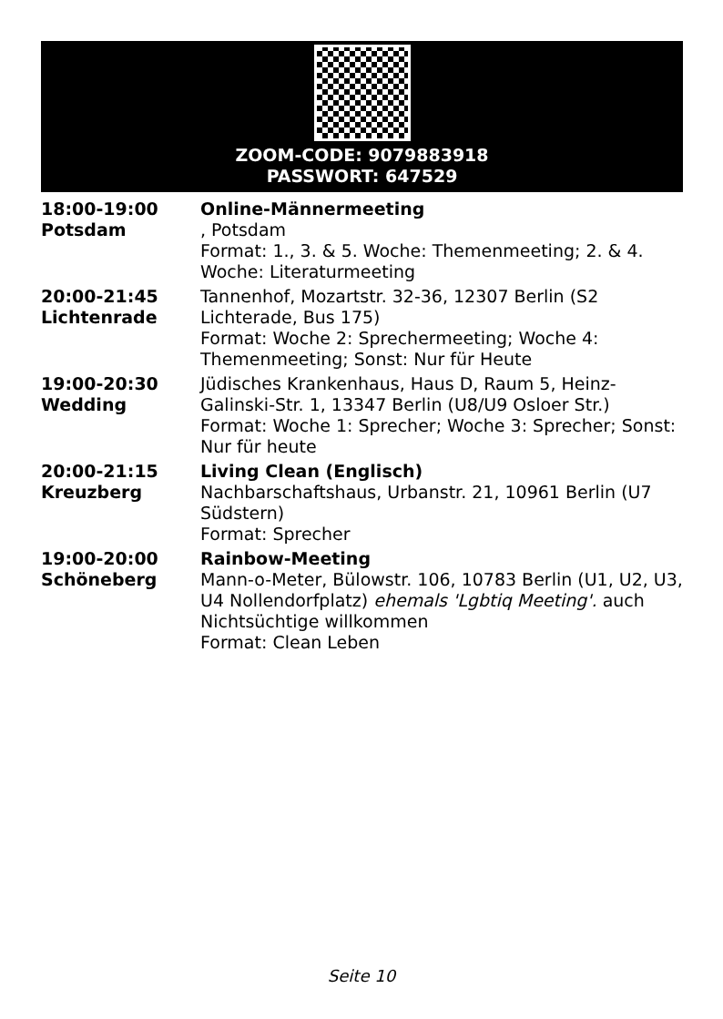ZOOM-CODE: 9079883918
PASSWORT: 647529
| 18:00-19:00 Potsdam | Online-Männermeeting , Potsdam Format: 1., 3. & 5. Woche: Themenmeeting; 2. & 4. Woche: Literaturmeeting |
| 20:00-21:45 Lichtenrade | Tannenhof, Mozartstr. 32-36, 12307 Berlin (S2 Lichterade, Bus 175) Format: Woche 2: Sprechermeeting; Woche 4: Themenmeeting; Sonst: Nur für Heute |
| 19:00-20:30 Wedding | Jüdisches Krankenhaus, Haus D, Raum 5, Heinz-Galinski-Str. 1, 13347 Berlin (U8/U9 Osloer Str.) Format: Woche 1: Sprecher; Woche 3: Sprecher; Sonst: Nur für heute |
| 20:00-21:15 Kreuzberg | Living Clean (Englisch) Nachbarschaftshaus, Urbanstr. 21, 10961 Berlin (U7 Südstern) Format: Sprecher |
| 19:00-20:00 Schöneberg | Rainbow-Meeting Mann-o-Meter, Bülowstr. 106, 10783 Berlin (U1, U2, U3, U4 Nollendorfplatz) ehemals 'Lgbtiq Meeting'. auch Nichtsüchtige willkommen Format: Clean Leben |
Seite 10